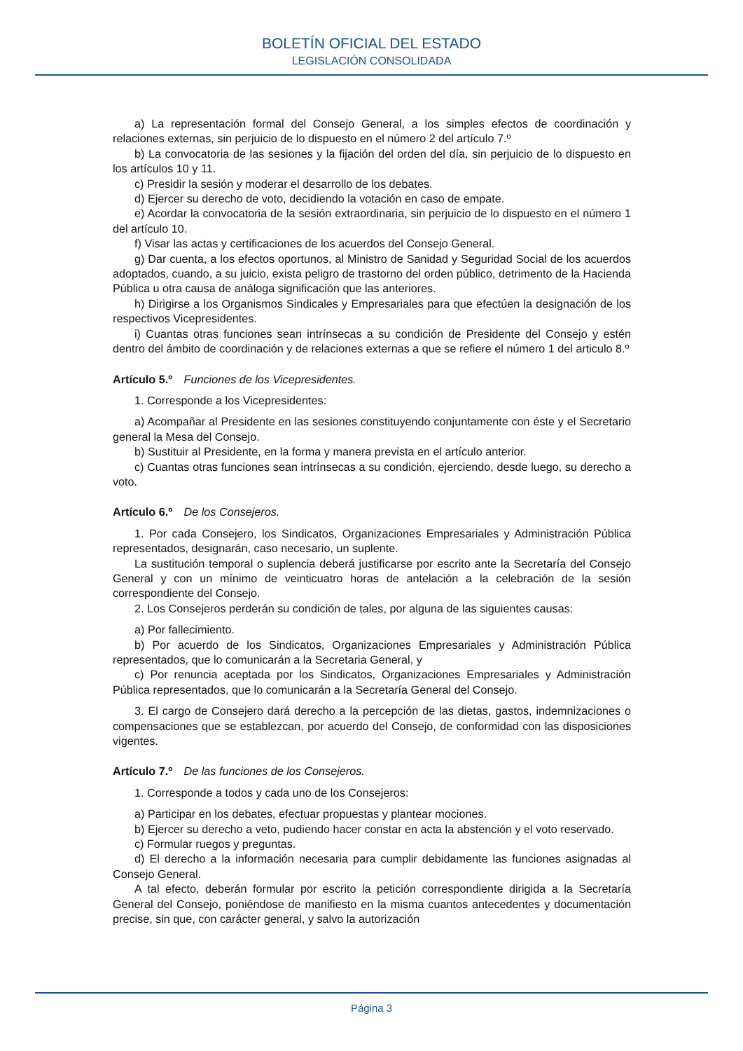BOLETÍN OFICIAL DEL ESTADO
LEGISLACIÓN CONSOLIDADA
a) La representación formal del Consejo General, a los simples efectos de coordinación y relaciones externas, sin perjuicio de lo dispuesto en el número 2 del artículo 7.º
b) La convocatoria de las sesiones y la fijación del orden del día, sin perjuicio de lo dispuesto en los artículos 10 y 11.
c) Presidir la sesión y moderar el desarrollo de los debates.
d) Ejercer su derecho de voto, decidiendo la votación en caso de empate.
e) Acordar la convocatoria de la sesión extraordinaria, sin perjuicio de lo dispuesto en el número 1 del artículo 10.
f) Visar las actas y certificaciones de los acuerdos del Consejo General.
g) Dar cuenta, a los efectos oportunos, al Ministro de Sanidad y Seguridad Social de los acuerdos adoptados, cuando, a su juicio, exista peligro de trastorno del orden público, detrimento de la Hacienda Pública u otra causa de análoga significación que las anteriores.
h) Dirigirse a los Organismos Sindicales y Empresariales para que efectúen la designación de los respectivos Vicepresidentes.
i) Cuantas otras funciones sean intrínsecas a su condición de Presidente del Consejo y estén dentro del ámbito de coordinación y de relaciones externas a que se refiere el número 1 del articulo 8.º
Artículo 5.º Funciones de los Vicepresidentes.
1. Corresponde a los Vicepresidentes:
a) Acompañar al Presidente en las sesiones constituyendo conjuntamente con éste y el Secretario general la Mesa del Consejo.
b) Sustituir al Presidente, en la forma y manera prevista en el artículo anterior.
c) Cuantas otras funciones sean intrínsecas a su condición, ejerciendo, desde luego, su derecho a voto.
Artículo 6.º De los Consejeros.
1. Por cada Consejero, los Sindicatos, Organizaciones Empresariales y Administración Pública representados, designarán, caso necesario, un suplente.
La sustitución temporal o suplencia deberá justificarse por escrito ante la Secretaría del Consejo General y con un mínimo de veinticuatro horas de antelación a la celebración de la sesión correspondiente del Consejo.
2. Los Consejeros perderán su condición de tales, por alguna de las siguientes causas:
a) Por fallecimiento.
b) Por acuerdo de los Sindicatos, Organizaciones Empresariales y Administración Pública representados, que lo comunicarán a la Secretaria General, y
c) Por renuncia aceptada por los Sindicatos, Organizaciones Empresariales y Administración Pública representados, que lo comunicarán a la Secretaría General del Consejo.
3. El cargo de Consejero dará derecho a la percepción de las dietas, gastos, indemnizaciones o compensaciones que se establezcan, por acuerdo del Consejo, de conformidad con las disposiciones vigentes.
Artículo 7.º De las funciones de los Consejeros.
1. Corresponde a todos y cada uno de los Consejeros:
a) Participar en los debates, efectuar propuestas y plantear mociones.
b) Ejercer su derecho a veto, pudiendo hacer constar en acta la abstención y el voto reservado.
c) Formular ruegos y preguntas.
d) El derecho a la información necesaria para cumplir debidamente las funciones asignadas al Consejo General.
A tal efecto, deberán formular por escrito la petición correspondiente dirigida a la Secretaría General del Consejo, poniéndose de manifiesto en la misma cuantos antecedentes y documentación precise, sin que, con carácter general, y salvo la autorización
Página 3